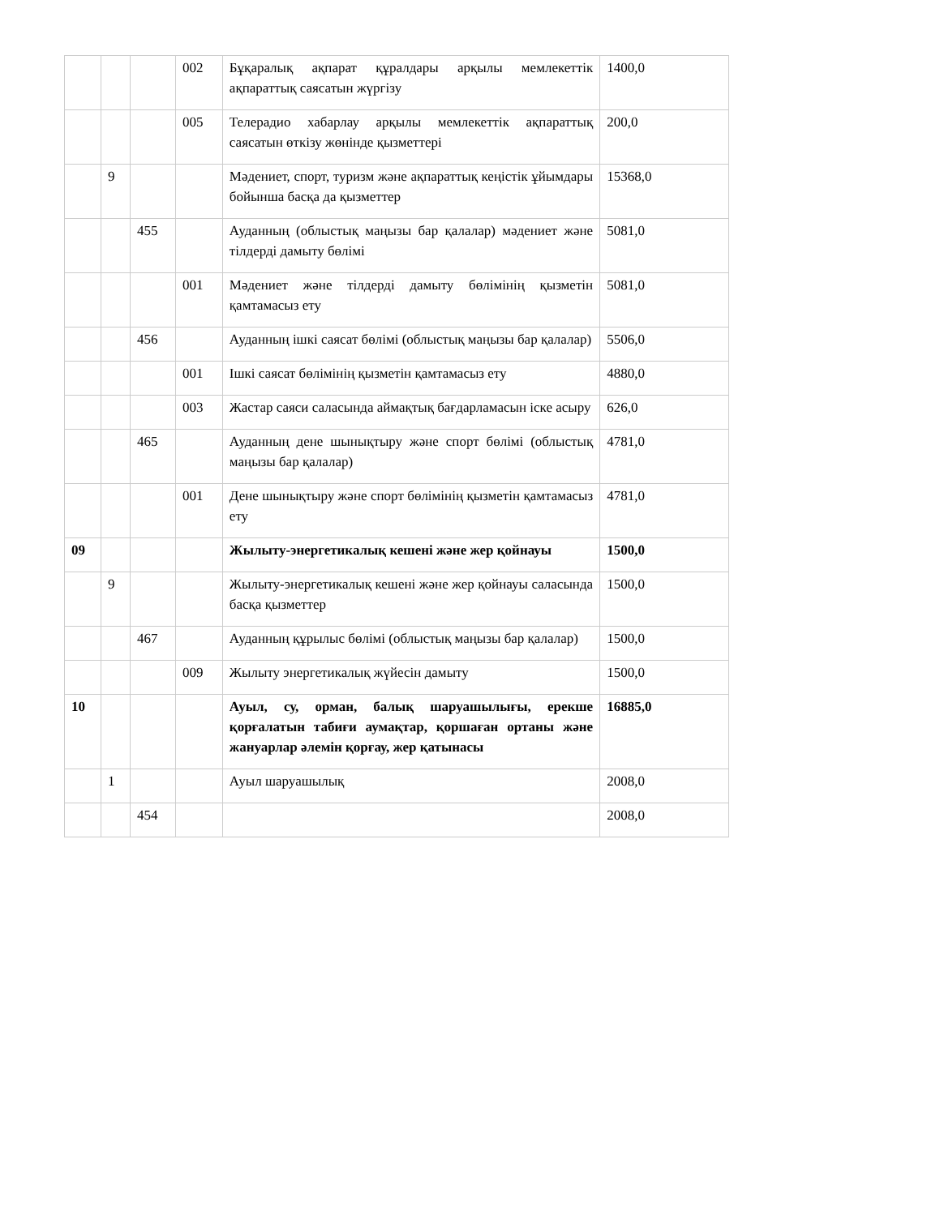| | | | 002 | Бұқаралық ақпарат құралдары арқылы мемлекеттік ақпараттық саясатын жүргізу | 1400,0 |
| | | | 005 | Телерадио хабарлау арқылы мемлекеттік ақпараттық саясатын өткізу жөнінде қызметтері | 200,0 |
| | 9 | | | Мәдениет, спорт, туризм және ақпараттық кеңістік ұйымдары бойынша басқа да қызметтер | 15368,0 |
| | | 455 | | Ауданның (облыстық маңызы бар қалалар) мәдениет және тілдерді дамыту бөлімі | 5081,0 |
| | | | 001 | Мәдениет және тілдерді дамыту бөлімінің қызметін қамтамасыз ету | 5081,0 |
| | | 456 | | Ауданның ішкі саясат бөлімі (облыстық маңызы бар қалалар) | 5506,0 |
| | | | 001 | Ішкі саясат бөлімінің қызметін қамтамасыз ету | 4880,0 |
| | | | 003 | Жастар саяси саласында аймақтық бағдарламасын іске асыру | 626,0 |
| | | 465 | | Ауданның дене шынықтыру және спорт бөлімі (облыстық маңызы бар қалалар) | 4781,0 |
| | | | 001 | Дене шынықтыру және спорт бөлімінің қызметін қамтамасыз ету | 4781,0 |
| 09 | | | | Жылыту-энергетикалық кешені және жер қойнауы | 1500,0 |
| | 9 | | | Жылыту-энергетикалық кешені және жер қойнауы саласында басқа қызметтер | 1500,0 |
| | | 467 | | Ауданның құрылыс бөлімі (облыстық маңызы бар қалалар) | 1500,0 |
| | | | 009 | Жылыту энергетикалық жүйесін дамыту | 1500,0 |
| 10 | | | | Ауыл, су, орман, балық шаруашылығы, ерекше қорғалатын табиғи аумақтар, қоршаған ортаны және жануарлар әлемін қорғау, жер қатынасы | 16885,0 |
| | 1 | | | Ауыл шаруашылық | 2008,0 |
| | | 454 | | | 2008,0 |